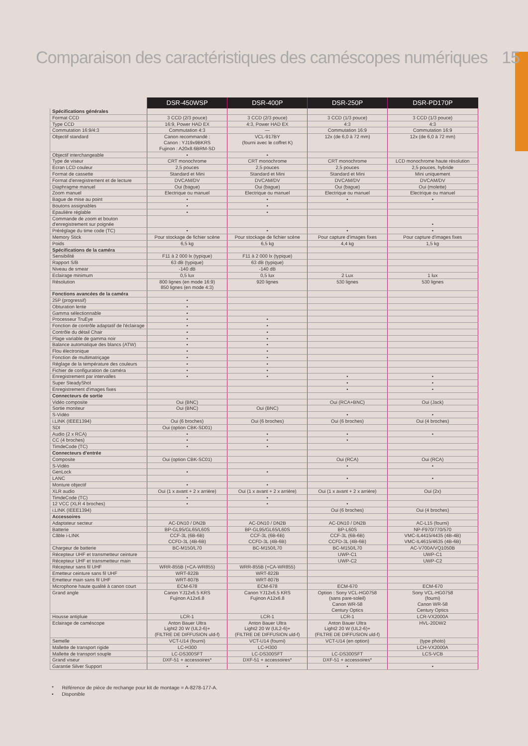Comparaison des caractéristiques des caméscopes numériques 15
| | DSR-450WSP | DSR-400P | DSR-250P | DSR-PD170P |
| --- | --- | --- | --- | --- |
| Spécifications générales | | | | |
| Format CCD | 3 CCD (2/3 pouce) | 3 CCD (2/3 pouce) | 3 CCD (1/3 pouce) | 3 CCD (1/3 pouce) |
| Type CCD | 16:9, Power HAD EX | 4:3, Power HAD EX | 4:3 | 4:3 |
| Commutation 16:9/4:3 | Commutation 4:3 | — | Commutation 16:9 | Commutation 16:9 |
| Objectif standard | Canon recommandé : Canon : YJ19x9BKRS Fujinon : A20x8.6BRM-SD | VCL-917BY (fourni avec le coffret K) | 12x (de 6,0 à 72 mm) | 12x (de 6,0 à 72 mm) |
| Objectif interchangeable | • | • | | |
| Type de viseur | CRT monochrome | CRT monochrome | CRT monochrome | LCD monochrome haute résolution |
| Ecran LCD couleur | 2,5 pouces | 2,5 pouces | 2,5 pouces | 2,5 pouces, hybride |
| Format de cassette | Standard et Mini | Standard et Mini | Standard et Mini | Mini uniquement |
| Format d'enregistrement et de lecture | DVCAM/DV | DVCAM/DV | DVCAM/DV | DVCAM/DV |
| Diaphragme manuel | Oui (bague) | Oui (bague) | Oui (bague) | Oui (molette) |
| Zoom manuel | Electrique ou manuel | Electrique ou manuel | Electrique ou manuel | Electrique ou manuel |
| Bague de mise au point | • | • | • | • |
| Boutons assignables | • | • | | |
| Epaulière réglable | • | • | | |
| Commande de zoom et bouton d'enregistrement sur poignée | | | | • |
| Préréglage du time code (TC) | • | • | • | • |
| Memory Stick | Pour stockage de fichier scène | Pour stockage de fichier scène | Pour capture d'images fixes | Pour capture d'images fixes |
| Poids | 6,5 kg | 6,5 kg | 4,4 kg | 1,5 kg |
| Spécifications de la caméra | | | | |
| Sensibilité | F11 à 2 000 lx (typique) | F11 à 2 000 lx (typique) | | |
| Rapport S/B | 63 dB (typique) | 63 dB (typique) | | |
| Niveau de smear | -140 dB | -140 dB | | |
| Eclairage minimum | 0,5 lux | 0,5 lux | 2 Lux | 1 lux |
| Résolution | 800 lignes (en mode 16:9) 850 lignes (en mode 4:3) | 920 lignes | 530 lignes | 530 lignes |
| Fonctions avancées de la caméra | | | | |
| 25P (progressif) | • | | | |
| Obturation lente | • | | | |
| Gamma sélectionnable | • | | | |
| Processeur TruEye | • | • | | |
| Fonction de contrôle adaptatif de l'éclairage | • | • | | |
| Contrôle du détail Chair | • | • | | |
| Plage variable de gamma noir | • | • | | |
| Balance automatique des blancs (ATW) | • | • | | |
| Flou électronique | • | • | | |
| Fonction de multimatriçage | • | • | | |
| Réglage de la température des couleurs | • | • | | |
| Fichier de configuration de caméra | • | • | | |
| Enregistrement par intervalles | • | • | • | • |
| Super SteadyShot | | | • | • |
| Enregistrement d'images fixes | | | • | • |
| Connecteurs de sortie | | | | |
| Vidéo composite | Oui (BNC) | | Oui (RCA+BNC) | Oui (Jack) |
| Sortie moniteur | Oui (BNC) | Oui (BNC) | | |
| S-Vidéo | | | • | • |
| i.LINK (IEEE1394) | Oui (6 broches) | Oui (6 broches) | Oui (6 broches) | Oui (4 broches) |
| SDI | Oui (option CBK-SD01) | | | |
| Audio (2 x RCA) | • | • | • | • |
| CC (4 broches) | • | • | • | |
| TimdeCode (TC) | • | • | | |
| Connecteurs d'entrée | | | | |
| Composite | Oui (option CBK-SC01) | | Oui (RCA) | Oui (RCA) |
| S-Vidéo | | | • | • |
| GenLock | • | • | | |
| LANC | | | • | • |
| Monture objectif | • | • | | |
| XLR audio | Oui (1 x avant + 2 x arrière) | Oui (1 x avant + 2 x arrière) | Oui (1 x avant + 2 x arrière) | Oui (2x) |
| TimdeCode (TC) | • | • | | |
| 12 VCC (XLR 4 broches) | • | • | • | |
| i.LINK (IEEE1394) | | | Oui (6 broches) | Oui (4 broches) |
| Accessoires | | | | |
| Adaptateur secteur | AC-DN10 / DN2B | AC-DN10 / DN2B | AC-DN10 / DN2B | AC-L15 (fourni) |
| Batterie | BP-GL95/GL65/L60S | BP-GL95/GL65/L60S | BP-L60S | NP-F970/770/570 |
| Câble i-LINK | CCF-3L (6B-6B) CCFD-3L (4B-6B) | CCF-3L (6B-6B) CCFD-3L (4B-6B) | CCF-3L (6B-6B) CCFD-3L (4B-6B) | VMC-IL4415/4435 (4B-4B) VMC-IL4615/4635 (4B-6B) |
| Chargeur de batterie | BC-M150/L70 | BC-M150/L70 | BC-M150/L70 | AC-V700A/VQ1050B |
| Récepteur UHF et transmetteur ceinture | | | UWP-C1 | UWP-C1 |
| Récepteur UHF et transmetteur main | | | UWP-C2 | UWP-C2 |
| Récepteur sans fil UHF | WRR-855B (+CA-WR855) | WRR-855B (+CA-WR855) | | |
| Emetteur ceinture sans fil UHF | WRT-822B | WRT-822B | | |
| Emetteur main sans fil UHF | WRT-807B | WRT-807B | | |
| Microphone haute qualité à canon court | ECM-678 | ECM-678 | ECM-670 | ECM-670 |
| Grand angle | Canon YJ12x6.5 KRS Fujinon A12x6.8 | Canon YJ12x6.5 KRS Fujinon A12x6.8 | Option : Sony VCL-HG0758 (sans pare-soleil) Canon WR-58 Century Optics | Sony VCL-HG0758 (fourni) Canon WR-58 Century Optics |
| Housse antipluie | LCR-1 | LCR-1 | LCR-1 | LCR-VX2000A |
| Eclairage de caméscope | Anton Bauer Ultra Light2 20 W (UL2-6)+ (FILTRE DE DIFFUSION uld-f) | Anton Bauer Ultra Light2 20 W (UL2-6)+ (FILTRE DE DIFFUSION uld-f) | Anton Bauer Ultra Light2 20 W (UL2-6)+ (FILTRE DE DIFFUSION uld-f) | HVL-20DW2 |
| Semelle | VCT-U14 (fourni) | VCT-U14 (fourni) | VCT-U14 (en option) | (type photo) |
| Mallette de transport rigide | LC-H300 | LC-H300 | | LCH-VX2000A |
| Mallette de transport souple | LC-DS300SFT | LC-DS300SFT | LC-DS300SFT | LCS-VCB |
| Grand viseur | DXF-51 + accessoires* | DXF-51 + accessoires* | DXF-51 + accessoires* | |
| Garantie Silver Support | • | • | • | • |
* Référence de pièce de rechange pour kit de montage = A-8278-177-A.
• Disponible